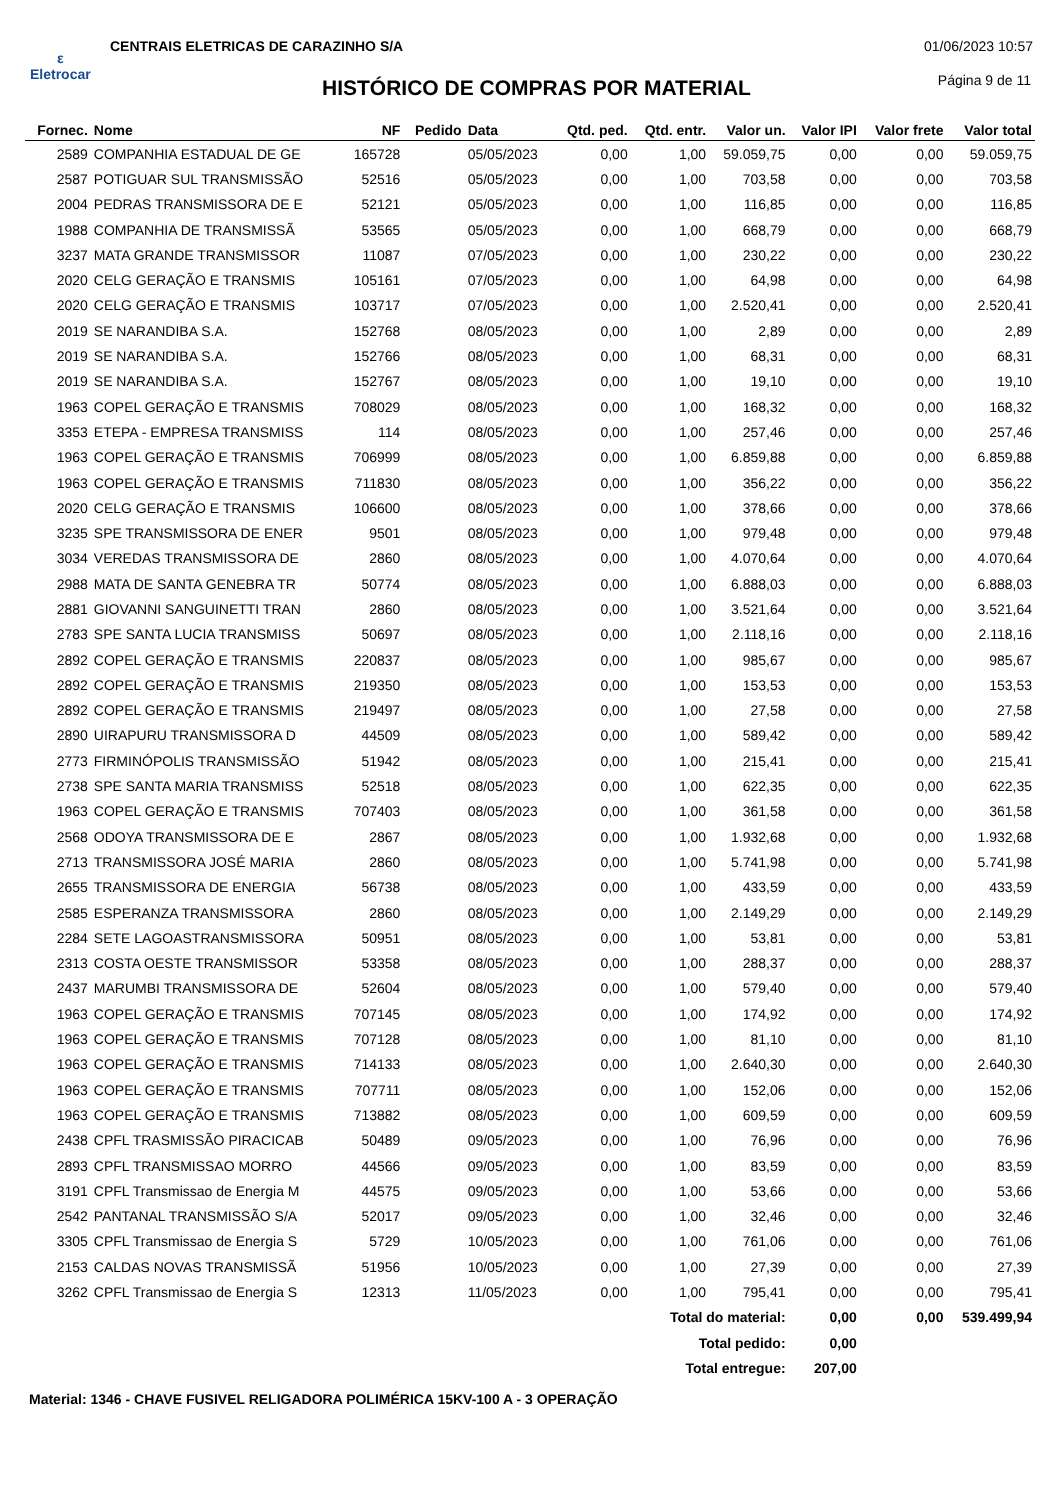ε
Eletrocar
CENTRAIS ELETRICAS DE CARAZINHO S/A
01/06/2023 10:57
Página 9 de 11
HISTÓRICO DE COMPRAS POR MATERIAL
| Fornec. | Nome | NF | Pedido | Data | Qtd. ped. | Qtd. entr. | Valor un. | Valor IPI | Valor frete | Valor total |
| --- | --- | --- | --- | --- | --- | --- | --- | --- | --- | --- |
| 2589 | COMPANHIA ESTADUAL DE GE | 165728 | | 05/05/2023 | 0,00 | 1,00 | 59.059,75 | 0,00 | 0,00 | 59.059,75 |
| 2587 | POTIGUAR SUL TRANSMISSÃO | 52516 | | 05/05/2023 | 0,00 | 1,00 | 703,58 | 0,00 | 0,00 | 703,58 |
| 2004 | PEDRAS TRANSMISSORA DE E | 52121 | | 05/05/2023 | 0,00 | 1,00 | 116,85 | 0,00 | 0,00 | 116,85 |
| 1988 | COMPANHIA DE TRANSMISSÃ | 53565 | | 05/05/2023 | 0,00 | 1,00 | 668,79 | 0,00 | 0,00 | 668,79 |
| 3237 | MATA GRANDE TRANSMISSOR | 11087 | | 07/05/2023 | 0,00 | 1,00 | 230,22 | 0,00 | 0,00 | 230,22 |
| 2020 | CELG GERAÇÃO E TRANSMIS | 105161 | | 07/05/2023 | 0,00 | 1,00 | 64,98 | 0,00 | 0,00 | 64,98 |
| 2020 | CELG GERAÇÃO E TRANSMIS | 103717 | | 07/05/2023 | 0,00 | 1,00 | 2.520,41 | 0,00 | 0,00 | 2.520,41 |
| 2019 | SE NARANDIBA S.A. | 152768 | | 08/05/2023 | 0,00 | 1,00 | 2,89 | 0,00 | 0,00 | 2,89 |
| 2019 | SE NARANDIBA S.A. | 152766 | | 08/05/2023 | 0,00 | 1,00 | 68,31 | 0,00 | 0,00 | 68,31 |
| 2019 | SE NARANDIBA S.A. | 152767 | | 08/05/2023 | 0,00 | 1,00 | 19,10 | 0,00 | 0,00 | 19,10 |
| 1963 | COPEL GERAÇÃO E TRANSMIS | 708029 | | 08/05/2023 | 0,00 | 1,00 | 168,32 | 0,00 | 0,00 | 168,32 |
| 3353 | ETEPA - EMPRESA TRANSMISS | 114 | | 08/05/2023 | 0,00 | 1,00 | 257,46 | 0,00 | 0,00 | 257,46 |
| 1963 | COPEL GERAÇÃO E TRANSMIS | 706999 | | 08/05/2023 | 0,00 | 1,00 | 6.859,88 | 0,00 | 0,00 | 6.859,88 |
| 1963 | COPEL GERAÇÃO E TRANSMIS | 711830 | | 08/05/2023 | 0,00 | 1,00 | 356,22 | 0,00 | 0,00 | 356,22 |
| 2020 | CELG GERAÇÃO E TRANSMIS | 106600 | | 08/05/2023 | 0,00 | 1,00 | 378,66 | 0,00 | 0,00 | 378,66 |
| 3235 | SPE TRANSMISSORA DE ENER | 9501 | | 08/05/2023 | 0,00 | 1,00 | 979,48 | 0,00 | 0,00 | 979,48 |
| 3034 | VEREDAS TRANSMISSORA DE | 2860 | | 08/05/2023 | 0,00 | 1,00 | 4.070,64 | 0,00 | 0,00 | 4.070,64 |
| 2988 | MATA DE SANTA GENEBRA TR | 50774 | | 08/05/2023 | 0,00 | 1,00 | 6.888,03 | 0,00 | 0,00 | 6.888,03 |
| 2881 | GIOVANNI SANGUINETTI TRAN | 2860 | | 08/05/2023 | 0,00 | 1,00 | 3.521,64 | 0,00 | 0,00 | 3.521,64 |
| 2783 | SPE SANTA LUCIA TRANSMISS | 50697 | | 08/05/2023 | 0,00 | 1,00 | 2.118,16 | 0,00 | 0,00 | 2.118,16 |
| 2892 | COPEL GERAÇÃO E TRANSMIS | 220837 | | 08/05/2023 | 0,00 | 1,00 | 985,67 | 0,00 | 0,00 | 985,67 |
| 2892 | COPEL GERAÇÃO E TRANSMIS | 219350 | | 08/05/2023 | 0,00 | 1,00 | 153,53 | 0,00 | 0,00 | 153,53 |
| 2892 | COPEL GERAÇÃO E TRANSMIS | 219497 | | 08/05/2023 | 0,00 | 1,00 | 27,58 | 0,00 | 0,00 | 27,58 |
| 2890 | UIRAPURU TRANSMISSORA D | 44509 | | 08/05/2023 | 0,00 | 1,00 | 589,42 | 0,00 | 0,00 | 589,42 |
| 2773 | FIRMINÓPOLIS TRANSMISSÃO | 51942 | | 08/05/2023 | 0,00 | 1,00 | 215,41 | 0,00 | 0,00 | 215,41 |
| 2738 | SPE SANTA MARIA TRANSMISS | 52518 | | 08/05/2023 | 0,00 | 1,00 | 622,35 | 0,00 | 0,00 | 622,35 |
| 1963 | COPEL GERAÇÃO E TRANSMIS | 707403 | | 08/05/2023 | 0,00 | 1,00 | 361,58 | 0,00 | 0,00 | 361,58 |
| 2568 | ODOYA TRANSMISSORA DE E | 2867 | | 08/05/2023 | 0,00 | 1,00 | 1.932,68 | 0,00 | 0,00 | 1.932,68 |
| 2713 | TRANSMISSORA JOSÉ MARIA | 2860 | | 08/05/2023 | 0,00 | 1,00 | 5.741,98 | 0,00 | 0,00 | 5.741,98 |
| 2655 | TRANSMISSORA DE ENERGIA | 56738 | | 08/05/2023 | 0,00 | 1,00 | 433,59 | 0,00 | 0,00 | 433,59 |
| 2585 | ESPERANZA TRANSMISSORA | 2860 | | 08/05/2023 | 0,00 | 1,00 | 2.149,29 | 0,00 | 0,00 | 2.149,29 |
| 2284 | SETE LAGOASTRANSMISSORA | 50951 | | 08/05/2023 | 0,00 | 1,00 | 53,81 | 0,00 | 0,00 | 53,81 |
| 2313 | COSTA OESTE TRANSMISSOR | 53358 | | 08/05/2023 | 0,00 | 1,00 | 288,37 | 0,00 | 0,00 | 288,37 |
| 2437 | MARUMBI TRANSMISSORA DE | 52604 | | 08/05/2023 | 0,00 | 1,00 | 579,40 | 0,00 | 0,00 | 579,40 |
| 1963 | COPEL GERAÇÃO E TRANSMIS | 707145 | | 08/05/2023 | 0,00 | 1,00 | 174,92 | 0,00 | 0,00 | 174,92 |
| 1963 | COPEL GERAÇÃO E TRANSMIS | 707128 | | 08/05/2023 | 0,00 | 1,00 | 81,10 | 0,00 | 0,00 | 81,10 |
| 1963 | COPEL GERAÇÃO E TRANSMIS | 714133 | | 08/05/2023 | 0,00 | 1,00 | 2.640,30 | 0,00 | 0,00 | 2.640,30 |
| 1963 | COPEL GERAÇÃO E TRANSMIS | 707711 | | 08/05/2023 | 0,00 | 1,00 | 152,06 | 0,00 | 0,00 | 152,06 |
| 1963 | COPEL GERAÇÃO E TRANSMIS | 713882 | | 08/05/2023 | 0,00 | 1,00 | 609,59 | 0,00 | 0,00 | 609,59 |
| 2438 | CPFL TRASMISSÃO PIRACICAB | 50489 | | 09/05/2023 | 0,00 | 1,00 | 76,96 | 0,00 | 0,00 | 76,96 |
| 2893 | CPFL TRANSMISSAO MORRO | 44566 | | 09/05/2023 | 0,00 | 1,00 | 83,59 | 0,00 | 0,00 | 83,59 |
| 3191 | CPFL Transmissao de Energia M | 44575 | | 09/05/2023 | 0,00 | 1,00 | 53,66 | 0,00 | 0,00 | 53,66 |
| 2542 | PANTANAL TRANSMISSÃO S/A | 52017 | | 09/05/2023 | 0,00 | 1,00 | 32,46 | 0,00 | 0,00 | 32,46 |
| 3305 | CPFL Transmissao de Energia S | 5729 | | 10/05/2023 | 0,00 | 1,00 | 761,06 | 0,00 | 0,00 | 761,06 |
| 2153 | CALDAS NOVAS TRANSMISSÃ | 51956 | | 10/05/2023 | 0,00 | 1,00 | 27,39 | 0,00 | 0,00 | 27,39 |
| 3262 | CPFL Transmissao de Energia S | 12313 | | 11/05/2023 | 0,00 | 1,00 | 795,41 | 0,00 | 0,00 | 795,41 |
| Total do material: | | | | | | | | 0,00 | 0,00 | 539.499,94 |
| Total pedido: | | | | | | | | 0,00 | | |
| Total entregue: | | | | | | | | 207,00 | | |
Material: 1346 - CHAVE FUSIVEL RELIGADORA POLIMÉRICA 15KV-100 A - 3 OPERAÇÃO